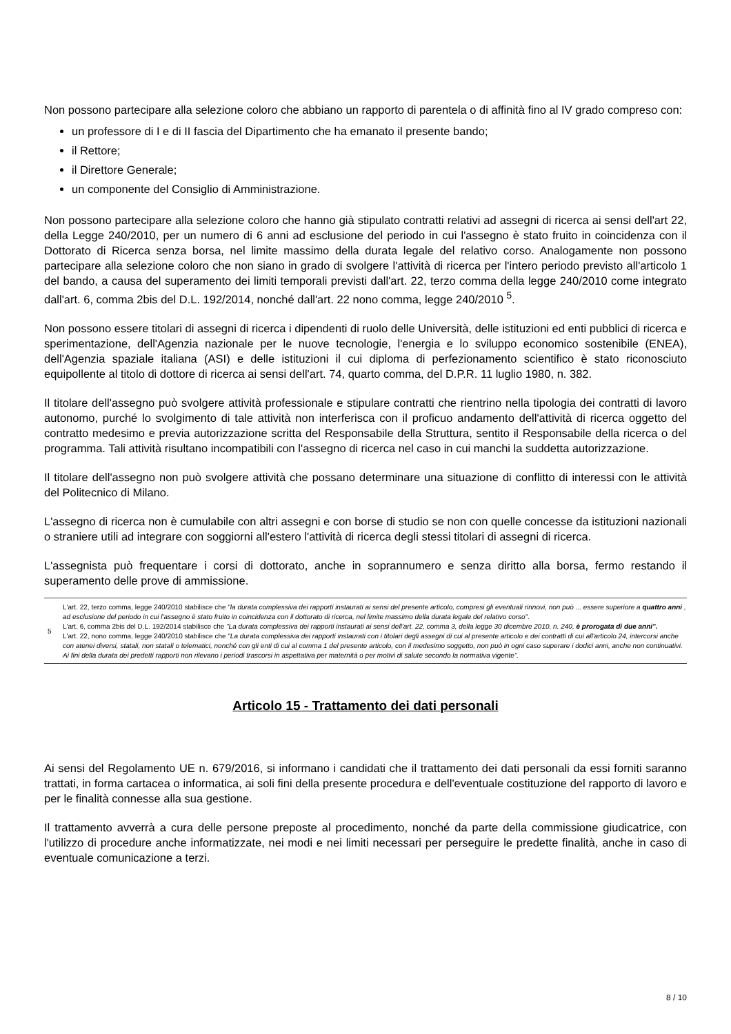Non possono partecipare alla selezione coloro che abbiano un rapporto di parentela o di affinità fino al IV grado compreso con:
un professore di I e di II fascia del Dipartimento che ha emanato il presente bando;
il Rettore;
il Direttore Generale;
un componente del Consiglio di Amministrazione.
Non possono partecipare alla selezione coloro che hanno già stipulato contratti relativi ad assegni di ricerca ai sensi dell'art 22, della Legge 240/2010, per un numero di 6 anni ad esclusione del periodo in cui l'assegno è stato fruito in coincidenza con il Dottorato di Ricerca senza borsa, nel limite massimo della durata legale del relativo corso. Analogamente non possono partecipare alla selezione coloro che non siano in grado di svolgere l'attività di ricerca per l'intero periodo previsto all'articolo 1 del bando, a causa del superamento dei limiti temporali previsti dall'art. 22, terzo comma della legge 240/2010 come integrato dall'art. 6, comma 2bis del D.L. 192/2014, nonché dall'art. 22 nono comma, legge 240/2010 <sup>5</sup>.
Non possono essere titolari di assegni di ricerca i dipendenti di ruolo delle Università, delle istituzioni ed enti pubblici di ricerca e sperimentazione, dell'Agenzia nazionale per le nuove tecnologie, l'energia e lo sviluppo economico sostenibile (ENEA), dell'Agenzia spaziale italiana (ASI) e delle istituzioni il cui diploma di perfezionamento scientifico è stato riconosciuto equipollente al titolo di dottore di ricerca ai sensi dell'art. 74, quarto comma, del D.P.R. 11 luglio 1980, n. 382.
Il titolare dell'assegno può svolgere attività professionale e stipulare contratti che rientrino nella tipologia dei contratti di lavoro autonomo, purché lo svolgimento di tale attività non interferisca con il proficuo andamento dell'attività di ricerca oggetto del contratto medesimo e previa autorizzazione scritta del Responsabile della Struttura, sentito il Responsabile della ricerca o del programma. Tali attività risultano incompatibili con l'assegno di ricerca nel caso in cui manchi la suddetta autorizzazione.
Il titolare dell'assegno non può svolgere attività che possano determinare una situazione di conflitto di interessi con le attività del Politecnico di Milano.
L'assegno di ricerca non è cumulabile con altri assegni e con borse di studio se non con quelle concesse da istituzioni nazionali o straniere utili ad integrare con soggiorni all'estero l'attività di ricerca degli stessi titolari di assegni di ricerca.
L'assegnista può frequentare i corsi di dottorato, anche in soprannumero e senza diritto alla borsa, fermo restando il superamento delle prove di ammissione.
| 5 | L'art. 22, terzo comma, legge 240/2010 stabilisce che "la durata complessiva dei rapporti instaurati ai sensi del presente articolo, compresi gli eventuali rinnovi, non può ... essere superiore a quattro anni , ad esclusione del periodo in cui l'assegno è stato fruito in coincidenza con il dottorato di ricerca, nel limite massimo della durata legale del relativo corso". L'art. 6, comma 2bis del D.L. 192/2014 stabilisce che "La durata complessiva dei rapporti instaurati ai sensi dell'art. 22, comma 3, della legge 30 dicembre 2010, n. 240, è prorogata di due anni". L'art. 22, nono comma, legge 240/2010 stabilisce che "La durata complessiva dei rapporti instaurati con i titolari degli assegni di cui al presente articolo e dei contratti di cui all'articolo 24, intercorsi anche con atenei diversi, statali, non statali o telematici, nonché con gli enti di cui al comma 1 del presente articolo, con il medesimo soggetto, non può in ogni caso superare i dodici anni, anche non continuativi. Ai fini della durata dei predetti rapporti non rilevano i periodi trascorsi in aspettativa per maternità o per motivi di salute secondo la normativa vigente". |
Articolo 15 - Trattamento dei dati personali
Ai sensi del Regolamento UE n. 679/2016, si informano i candidati che il trattamento dei dati personali da essi forniti saranno trattati, in forma cartacea o informatica, ai soli fini della presente procedura e dell'eventuale costituzione del rapporto di lavoro e per le finalità connesse alla sua gestione.
Il trattamento avverrà a cura delle persone preposte al procedimento, nonché da parte della commissione giudicatrice, con l'utilizzo di procedure anche informatizzate, nei modi e nei limiti necessari per perseguire le predette finalità, anche in caso di eventuale comunicazione a terzi.
8 / 10